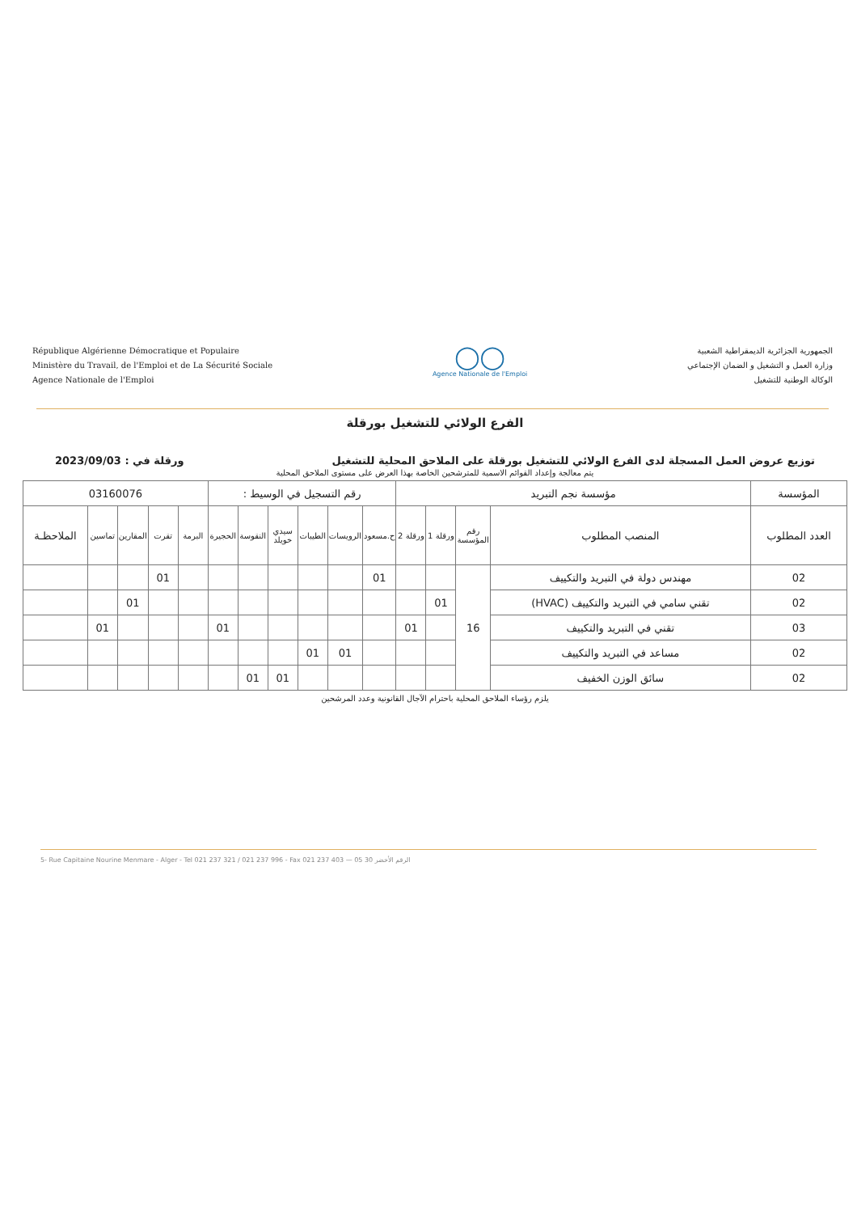République Algérienne Démocratique et Populaire
Ministère du Travail, de l'Emploi et de La Sécurité Sociale
Agence Nationale de l'Emploi
◯◯
Agence Nationale de l'Emploi
الجمهورية الجزائرية الديمقراطية الشعبية
وزارة العمل و التشغيل و الضمان الإجتماعي
الوكالة الوطنية للتشغيل
الفرع الولائي للتشغيل بورقلة
توزيع عروض العمل المسجلة لدى الفرع الولائي للتشغيل بورقلة على الملاحق المحلية للتشغيل ورقلة في : 2023/09/03
يتم معالجة وإعداد القوائم الاسمية للمترشحين الخاصة بهذا العرض على مستوى الملاحق المحلية
| المؤسسة | مؤسسة نجم التبريد | | | | رقم التسجيل في الوسيط : | | | | | | 03160076 | | | | |
| العدد المطلوب | المنصب المطلوب | رقم المؤسسة | ورقلة 1 | ورقلة 2 | ح.مسعود | الرويسات | الطيبات | سيدي خويلد | النقوسة | الحجيرة | البرمة | تقرت | المقارين | تماسين | الملاحظـة |
| 02 | مهندس دولة في التبريد والتكييف | 16 | | | 01 | | | | | | | 01 | | | |
| 02 | تقني سامي في التبريد والتكييف (HVAC) | | 01 | | | | | | | | | | 01 | | |
| 03 | تقني في التبريد والتكييف | | | 01 | | | | | | 01 | | | | 01 | |
| 02 | مساعد في التبريد والتكييف | | | | | 01 | 01 | | | | | | | | |
| 02 | سائق الوزن الخفيف | | | | | | | 01 | 01 | | | | | | |
يلزم رؤساء الملاحق المحلية باحترام الآجال القانونية وعدد المرشحين
5- Rue Capitaine Nourine Menmare - Alger - Tel 021 237 321 / 021 237 996 - Fax 021 237 403 — الرقم الأخضر 30 05